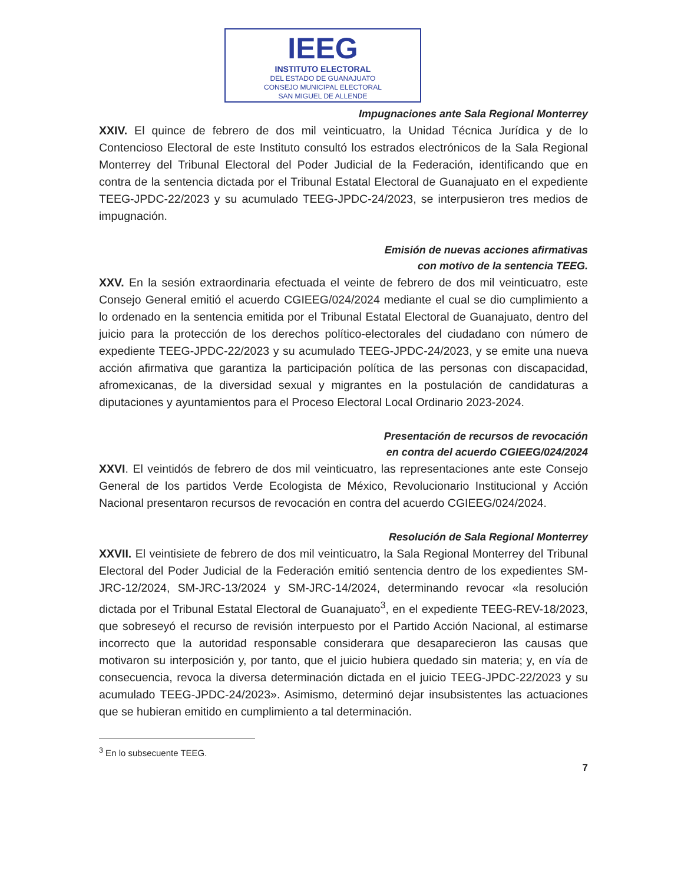IEEG
INSTITUTO ELECTORAL
DEL ESTADO DE GUANAJUATO
CONSEJO MUNICIPAL ELECTORAL
SAN MIGUEL DE ALLENDE
Impugnaciones ante Sala Regional Monterrey
XXIV. El quince de febrero de dos mil veinticuatro, la Unidad Técnica Jurídica y de lo Contencioso Electoral de este Instituto consultó los estrados electrónicos de la Sala Regional Monterrey del Tribunal Electoral del Poder Judicial de la Federación, identificando que en contra de la sentencia dictada por el Tribunal Estatal Electoral de Guanajuato en el expediente TEEG-JPDC-22/2023 y su acumulado TEEG-JPDC-24/2023, se interpusieron tres medios de impugnación.
Emisión de nuevas acciones afirmativas
con motivo de la sentencia TEEG.
XXV. En la sesión extraordinaria efectuada el veinte de febrero de dos mil veinticuatro, este Consejo General emitió el acuerdo CGIEEG/024/2024 mediante el cual se dio cumplimiento a lo ordenado en la sentencia emitida por el Tribunal Estatal Electoral de Guanajuato, dentro del juicio para la protección de los derechos político-electorales del ciudadano con número de expediente TEEG-JPDC-22/2023 y su acumulado TEEG-JPDC-24/2023, y se emite una nueva acción afirmativa que garantiza la participación política de las personas con discapacidad, afromexicanas, de la diversidad sexual y migrantes en la postulación de candidaturas a diputaciones y ayuntamientos para el Proceso Electoral Local Ordinario 2023-2024.
Presentación de recursos de revocación
en contra del acuerdo CGIEEG/024/2024
XXVI. El veintidós de febrero de dos mil veinticuatro, las representaciones ante este Consejo General de los partidos Verde Ecologista de México, Revolucionario Institucional y Acción Nacional presentaron recursos de revocación en contra del acuerdo CGIEEG/024/2024.
Resolución de Sala Regional Monterrey
XXVII. El veintisiete de febrero de dos mil veinticuatro, la Sala Regional Monterrey del Tribunal Electoral del Poder Judicial de la Federación emitió sentencia dentro de los expedientes SM-JRC-12/2024, SM-JRC-13/2024 y SM-JRC-14/2024, determinando revocar «la resolución dictada por el Tribunal Estatal Electoral de Guanajuato<sup>3</sup>, en el expediente TEEG-REV-18/2023, que sobreseyó el recurso de revisión interpuesto por el Partido Acción Nacional, al estimarse incorrecto que la autoridad responsable considerara que desaparecieron las causas que motivaron su interposición y, por tanto, que el juicio hubiera quedado sin materia; y, en vía de consecuencia, revoca la diversa determinación dictada en el juicio TEEG-JPDC-22/2023 y su acumulado TEEG-JPDC-24/2023». Asimismo, determinó dejar insubsistentes las actuaciones que se hubieran emitido en cumplimiento a tal determinación.
<sup>3</sup> En lo subsecuente TEEG.
7